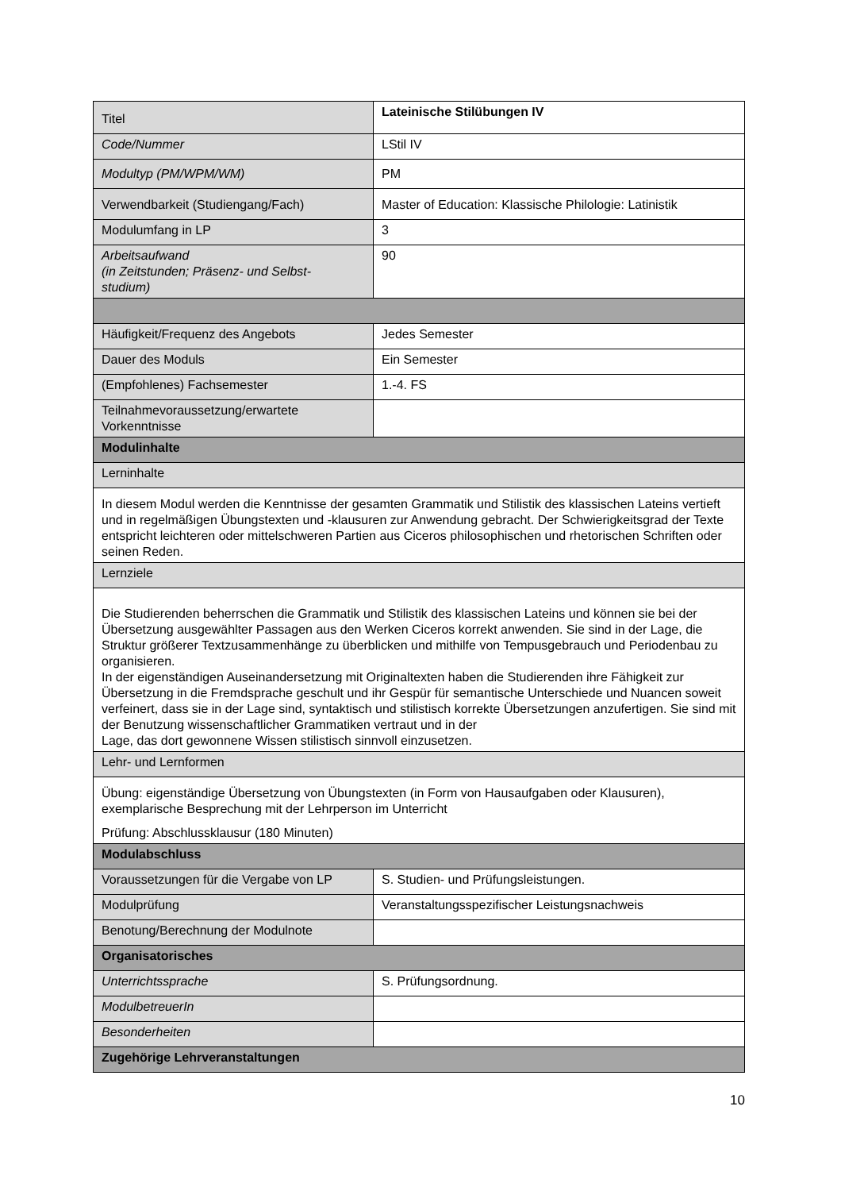| Titel | Lateinische Stilübungen IV |
| Code/Nummer | LStil IV |
| Modultyp (PM/WPM/WM) | PM |
| Verwendbarkeit (Studiengang/Fach) | Master of Education: Klassische Philologie: Latinistik |
| Modulumfang in LP | 3 |
| Arbeitsaufwand (in Zeitstunden; Präsenz- und Selbst- studium) | 90 |
| Häufigkeit/Frequenz des Angebots | Jedes Semester |
| Dauer des Moduls | Ein Semester |
| (Empfohlenes) Fachsemester | 1.-4. FS |
| Teilnahmevoraussetzung/erwartete Vorkenntnisse | |
| Modulinhalte | |
| Lerninhalte | |
| In diesem Modul werden die Kenntnisse der gesamten Grammatik und Stilistik des klassischen Lateins vertieft und in regelmäßigen Übungstexten und -klausuren zur Anwendung gebracht. Der Schwierigkeitsgrad der Texte entspricht leichteren oder mittelschweren Partien aus Ciceros philosophischen und rhetorischen Schriften oder seinen Reden. | |
| Lernziele | |
| Die Studierenden beherrschen die Grammatik und Stilistik des klassischen Lateins und können sie bei der Übersetzung ausgewählter Passagen aus den Werken Ciceros korrekt anwenden. Sie sind in der Lage, die Struktur größerer Textzusammenhänge zu überblicken und mithilfe von Tempusgebrauch und Periodenbau zu organisieren. In der eigenständigen Auseinandersetzung mit Originaltexten haben die Studierenden ihre Fähigkeit zur Übersetzung in die Fremdsprache geschult und ihr Gespür für semantische Unterschiede und Nuancen soweit verfeinert, dass sie in der Lage sind, syntaktisch und stilistisch korrekte Übersetzungen anzufertigen. Sie sind mit der Benutzung wissenschaftlicher Grammatiken vertraut und in der Lage, das dort gewonnene Wissen stilistisch sinnvoll einzusetzen. | |
| Lehr- und Lernformen | |
| Übung: eigenständige Übersetzung von Übungstexten (in Form von Hausaufgaben oder Klausuren), exemplarische Besprechung mit der Lehrperson im Unterricht Prüfung: Abschlussklausur (180 Minuten) | |
| Modulabschluss | |
| Voraussetzungen für die Vergabe von LP | S. Studien- und Prüfungsleistungen. |
| Modulprüfung | Veranstaltungsspezifischer Leistungsnachweis |
| Benotung/Berechnung der Modulnote | |
| Organisatorisches | |
| Unterrichtssprache | S. Prüfungsordnung. |
| ModulbetreuerIn | |
| Besonderheiten | |
| Zugehörige Lehrveranstaltungen | |
10